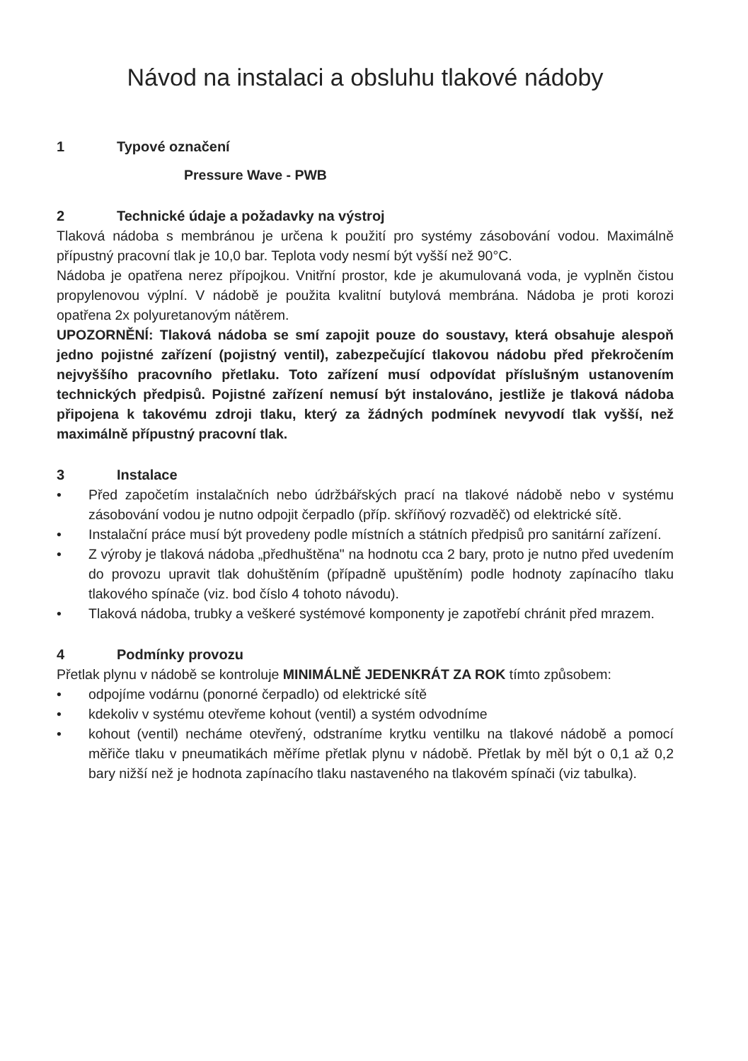Návod na instalaci a obsluhu tlakové nádoby
1 Typové označení
Pressure Wave - PWB
2 Technické údaje a požadavky na výstroj
Tlaková nádoba s membránou je určena k použití pro systémy zásobování vodou. Maximálně přípustný pracovní tlak je 10,0 bar. Teplota vody nesmí být vyšší než 90°C.
Nádoba je opatřena nerez přípojkou. Vnitřní prostor, kde je akumulovaná voda, je vyplněn čistou propylenovou výplní. V nádobě je použita kvalitní butylová membrána. Nádoba je proti korozi opatřena 2x polyuretanovým nátěrem.
UPOZORNĚNÍ: Tlaková nádoba se smí zapojit pouze do soustavy, která obsahuje alespoň jedno pojistné zařízení (pojistný ventil), zabezpečující tlakovou nádobu před překročením nejvyššího pracovního přetlaku. Toto zařízení musí odpovídat příslušným ustanovením technických předpisů. Pojistné zařízení nemusí být instalováno, jestliže je tlaková nádoba připojena k takovému zdroji tlaku, který za žádných podmínek nevyvodí tlak vyšší, než maximálně přípustný pracovní tlak.
3 Instalace
• Před započetím instalačních nebo údržbářských prací na tlakové nádobě nebo v systému zásobování vodou je nutno odpojit čerpadlo (příp. skříňový rozvaděč) od elektrické sítě.
• Instalační práce musí být provedeny podle místních a státních předpisů pro sanitární zařízení.
• Z výroby je tlaková nádoba „předhuštěna" na hodnotu cca 2 bary, proto je nutno před uvedením do provozu upravit tlak dohuštěním (případně upuštěním) podle hodnoty zapínacího tlaku tlakového spínače (viz. bod číslo 4 tohoto návodu).
• Tlaková nádoba, trubky a veškeré systémové komponenty je zapotřebí chránit před mrazem.
4 Podmínky provozu
Přetlak plynu v nádobě se kontroluje MINIMÁLNĚ JEDENKRÁT ZA ROK tímto způsobem:
• odpojíme vodárnu (ponorné čerpadlo) od elektrické sítě
• kdekoliv v systému otevřeme kohout (ventil) a systém odvodníme
• kohout (ventil) necháme otevřený, odstraníme krytku ventilku na tlakové nádobě a pomocí měřiče tlaku v pneumatikách měříme přetlak plynu v nádobě. Přetlak by měl být o 0,1 až 0,2 bary nižší než je hodnota zapínacího tlaku nastaveného na tlakovém spínači (viz tabulka).